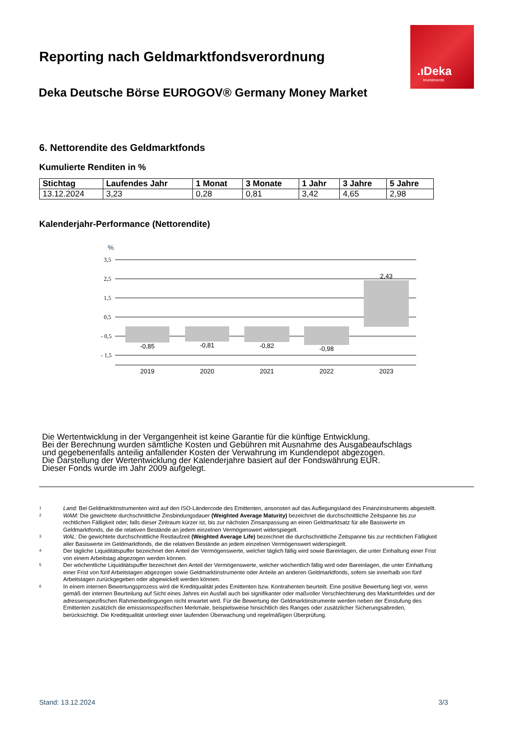.ıDeka
Investments
Reporting nach Geldmarktfondsverordnung
Deka Deutsche Börse EUROGOV® Germany Money Market
6. Nettorendite des Geldmarktfonds
Kumulierte Renditen in %
| Stichtag | Laufendes Jahr | 1 Monat | 3 Monate | 1 Jahr | 3 Jahre | 5 Jahre |
| --- | --- | --- | --- | --- | --- | --- |
| 13.12.2024 | 3,23 | 0,28 | 0,81 | 3,42 | 4,65 | 2,98 |
Kalenderjahr-Performance (Nettorendite)
%
3,5
2,5
1,5
0,5
- 0,5
- 1,5
-0,85
-0,81
-0,82
-0,98
2,43
2019
2020
2021
2022
2023
Die Wertentwicklung in der Vergangenheit ist keine Garantie für die künftige Entwicklung.
Bei der Berechnung wurden sämtliche Kosten und Gebühren mit Ausnahme des Ausgabeaufschlags
und gegebenenfalls anteilig anfallender Kosten der Verwahrung im Kundendepot abgezogen.
Die Darstellung der Wertentwicklung der Kalenderjahre basiert auf der Fondswährung EUR.
Dieser Fonds wurde im Jahr 2009 aufgelegt.
<sup>1</sup> Land: Bei Geldmarktinstrumenten wird auf den ISO-Ländercode des Emittenten, ansonsten auf das Auflegungsland des Finanzinstruments abgestellt.
<sup>2</sup> WAM: Die gewichtete durchschnittliche Zinsbindungsdauer (Weighted Average Maturity) bezeichnet die durchschnittliche Zeitspanne bis zur rechtlichen Fälligkeit oder, falls dieser Zeitraum kürzer ist, bis zur nächsten Zinsanpassung an einen Geldmarktsatz für alle Basiswerte im Geldmarktfonds, die die relativen Bestände an jedem einzelnen Vermögenswert widerspiegelt.
<sup>3</sup> WAL: Die gewichtete durchschnittliche Restlaufzeit (Weighted Average Life) bezeichnet die durchschnittliche Zeitspanne bis zur rechtlichen Fälligkeit aller Basiswerte im Geldmarktfonds, die die relativen Bestände an jedem einzelnen Vermögenswert widerspiegelt.
<sup>4</sup> Der tägliche Liquiditätspuffer bezeichnet den Anteil der Vermögenswerte, welcher täglich fällig wird sowie Bareinlagen, die unter Einhaltung einer Frist von einem Arbeitstag abgezogen werden können.
<sup>5</sup> Der wöchentliche Liquiditätspuffer bezeichnet den Anteil der Vermögenswerte, welcher wöchentlich fällig wird oder Bareinlagen, die unter Einhaltung einer Frist von fünf Arbeitstagen abgezogen sowie Geldmarktinstrumente oder Anteile an anderen Geldmarktfonds, sofern sie innerhalb von fünf Arbeitstagen zurückgegeben oder abgewickelt werden können.
<sup>6</sup> In einem internen Bewertungsprozess wird die Kreditqualität jedes Emittenten bzw. Kontrahenten beurteilt. Eine positive Bewertung liegt vor, wenn gemäß der internen Beurteilung auf Sicht eines Jahres ein Ausfall auch bei signifikanter oder maßvoller Verschlechterung des Marktumfeldes und der adressenspezifischen Rahmenbedingungen nicht erwartet wird. Für die Bewertung der Geldmarktinstrumente werden neben der Einstufung des Emittenten zusätzlich die emissionsspezifischen Merkmale, beispielsweise hinsichtlich des Ranges oder zusätzlicher Sicherungsabreden, berücksichtigt. Die Kreditqualität unterliegt einer laufenden Überwachung und regelmäßigen Überprüfung.
Stand: 13.12.2024 3/3